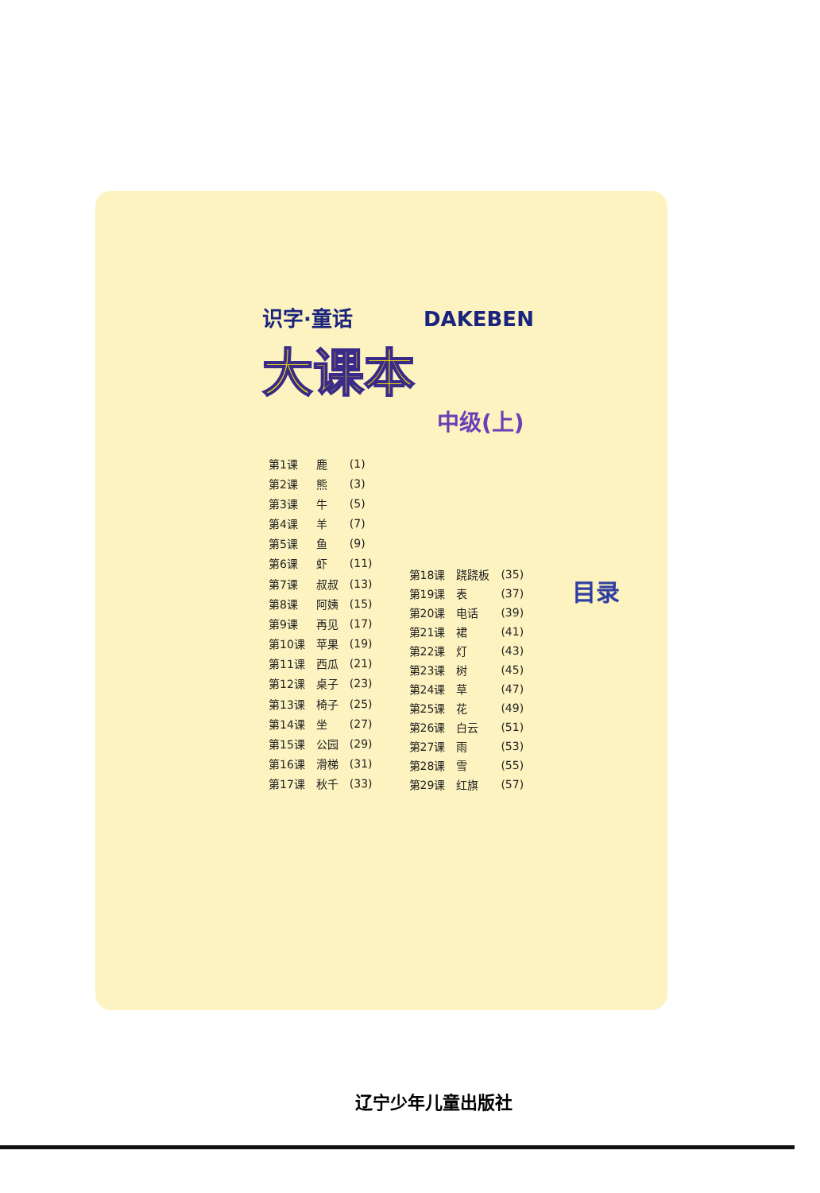目录
识字·童话 DAKEBEN
大课本
中级(上)
| 第1课 | 鹿 | (1) |
| 第2课 | 熊 | (3) |
| 第3课 | 牛 | (5) |
| 第4课 | 羊 | (7) |
| 第5课 | 鱼 | (9) |
| 第6课 | 虾 | (11) |
| 第7课 | 叔叔 | (13) |
| 第8课 | 阿姨 | (15) |
| 第9课 | 再见 | (17) |
| 第10课 | 苹果 | (19) |
| 第11课 | 西瓜 | (21) |
| 第12课 | 桌子 | (23) |
| 第13课 | 椅子 | (25) |
| 第14课 | 坐 | (27) |
| 第15课 | 公园 | (29) |
| 第16课 | 滑梯 | (31) |
| 第17课 | 秋千 | (33) |
| 第18课 | 跷跷板 | (35) |
| 第19课 | 表 | (37) |
| 第20课 | 电话 | (39) |
| 第21课 | 裙 | (41) |
| 第22课 | 灯 | (43) |
| 第23课 | 树 | (45) |
| 第24课 | 草 | (47) |
| 第25课 | 花 | (49) |
| 第26课 | 白云 | (51) |
| 第27课 | 雨 | (53) |
| 第28课 | 雪 | (55) |
| 第29课 | 红旗 | (57) |
辽宁少年儿童出版社